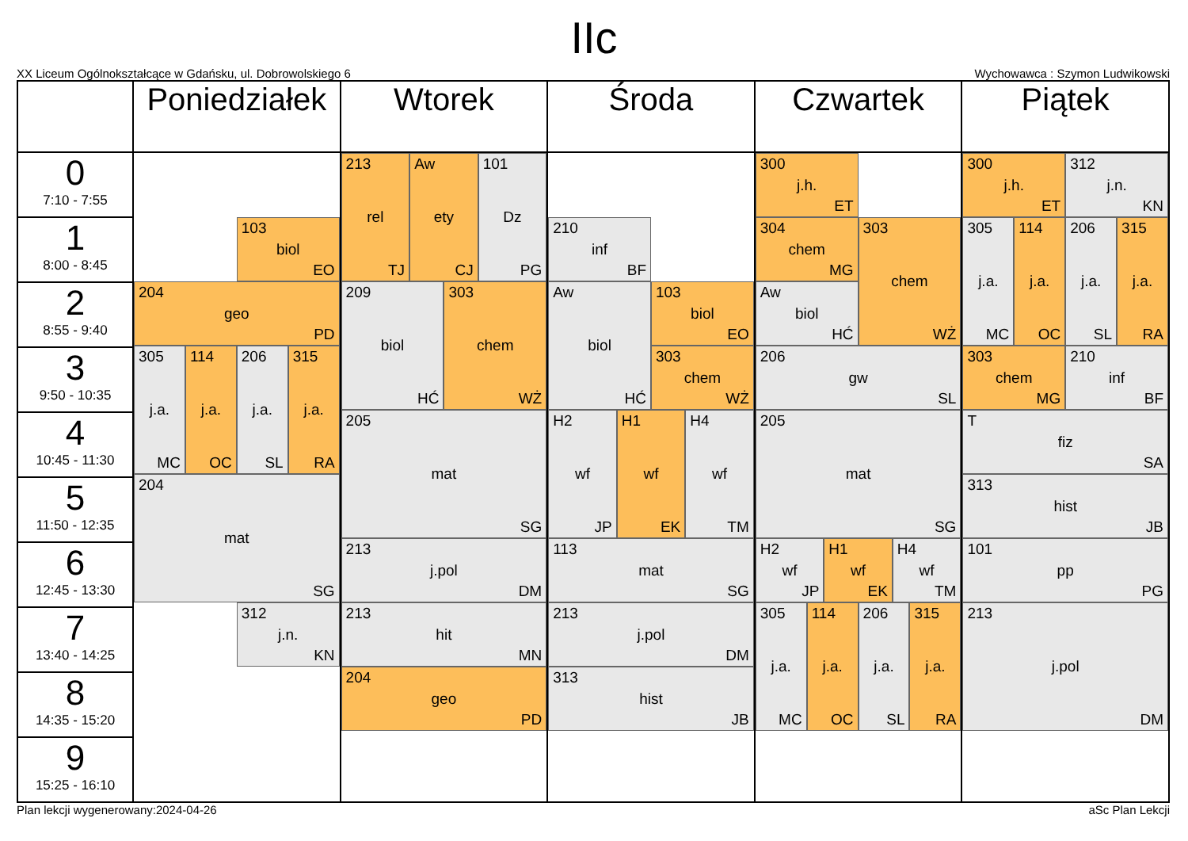IIc
XX Liceum Ogólnokształcące w Gdańsku, ul. Dobrowolskiego 6 Wychowawca : Szymon Ludwikowski
| | Poniedziałek | Wtorek | Środa | Czwartek | Piątek |
| --- | --- | --- | --- | --- | --- |
| 0 7:10 - 7:55 | 103 biol EO 204 geo PD 305 j.a. MC 114 j.a. OC 206 j.a. SL 315 j.a. RA 204 mat SG 312 j.n. KN | 213 rel TJ Aw ety CJ 101 Dz PG 209 biol HĆ 303 chem WŻ 205 mat SG 213 j.pol DM 213 hit MN 204 geo PD | 210 inf BF Aw biol HĆ 103 biol EO 303 chem WŻ H2 wf JP H1 wf EK H4 wf TM 113 mat SG 213 j.pol DM 313 hist JB | 300 j.h. ET 304 chem MG 303 chem WŻ Aw biol HĆ 206 gw SL 205 mat SG H2 wf JP H1 wf EK H4 wf TM 305 j.a. MC 114 j.a. OC 206 j.a. SL 315 j.a. RA | 300 j.h. ET 312 j.n. KN 305 j.a. MC 114 j.a. OC 206 j.a. SL 315 j.a. RA 303 chem MG 210 inf BF T fiz SA 313 hist JB 101 pp PG 213 j.pol DM |
| 1 8:00 - 8:45 | | | | | |
| 2 8:55 - 9:40 | | | | | |
| 3 9:50 - 10:35 | | | | | |
| 4 10:45 - 11:30 | | | | | |
| 5 11:50 - 12:35 | | | | | |
| 6 12:45 - 13:30 | | | | | |
| 7 13:40 - 14:25 | | | | | |
| 8 14:35 - 15:20 | | | | | |
| 9 15:25 - 16:10 | | | | | |
Plan lekcji wygenerowany:2024-04-26 aSc Plan Lekcji